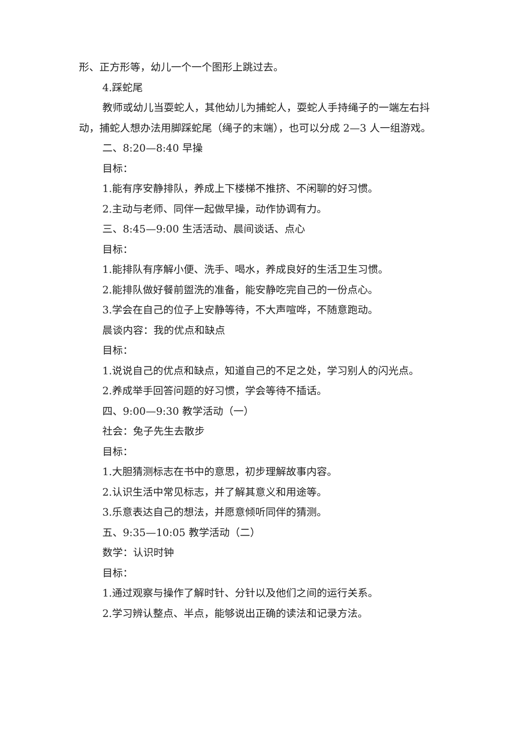形、正方形等，幼儿一个一个图形上跳过去。
4.踩蛇尾
教师或幼儿当耍蛇人，其他幼儿为捕蛇人，耍蛇人手持绳子的一端左右抖动，捕蛇人想办法用脚踩蛇尾（绳子的末端），也可以分成 2—3 人一组游戏。
二、8:20—8:40 早操
目标：
1.能有序安静排队，养成上下楼梯不推挤、不闲聊的好习惯。
2.主动与老师、同伴一起做早操，动作协调有力。
三、8:45—9:00 生活活动、晨间谈话、点心
目标：
1.能排队有序解小便、洗手、喝水，养成良好的生活卫生习惯。
2.能排队做好餐前盥洗的准备，能安静吃完自己的一份点心。
3.学会在自己的位子上安静等待，不大声喧哗，不随意跑动。
晨谈内容：我的优点和缺点
目标：
1.说说自己的优点和缺点，知道自己的不足之处，学习别人的闪光点。
2.养成举手回答问题的好习惯，学会等待不插话。
四、9:00—9:30 教学活动（一）
社会：兔子先生去散步
目标：
1.大胆猜测标志在书中的意思，初步理解故事内容。
2.认识生活中常见标志，并了解其意义和用途等。
3.乐意表达自己的想法，并愿意倾听同伴的猜测。
五、9:35—10:05 教学活动（二）
数学：认识时钟
目标：
1.通过观察与操作了解时针、分针以及他们之间的运行关系。
2.学习辨认整点、半点，能够说出正确的读法和记录方法。